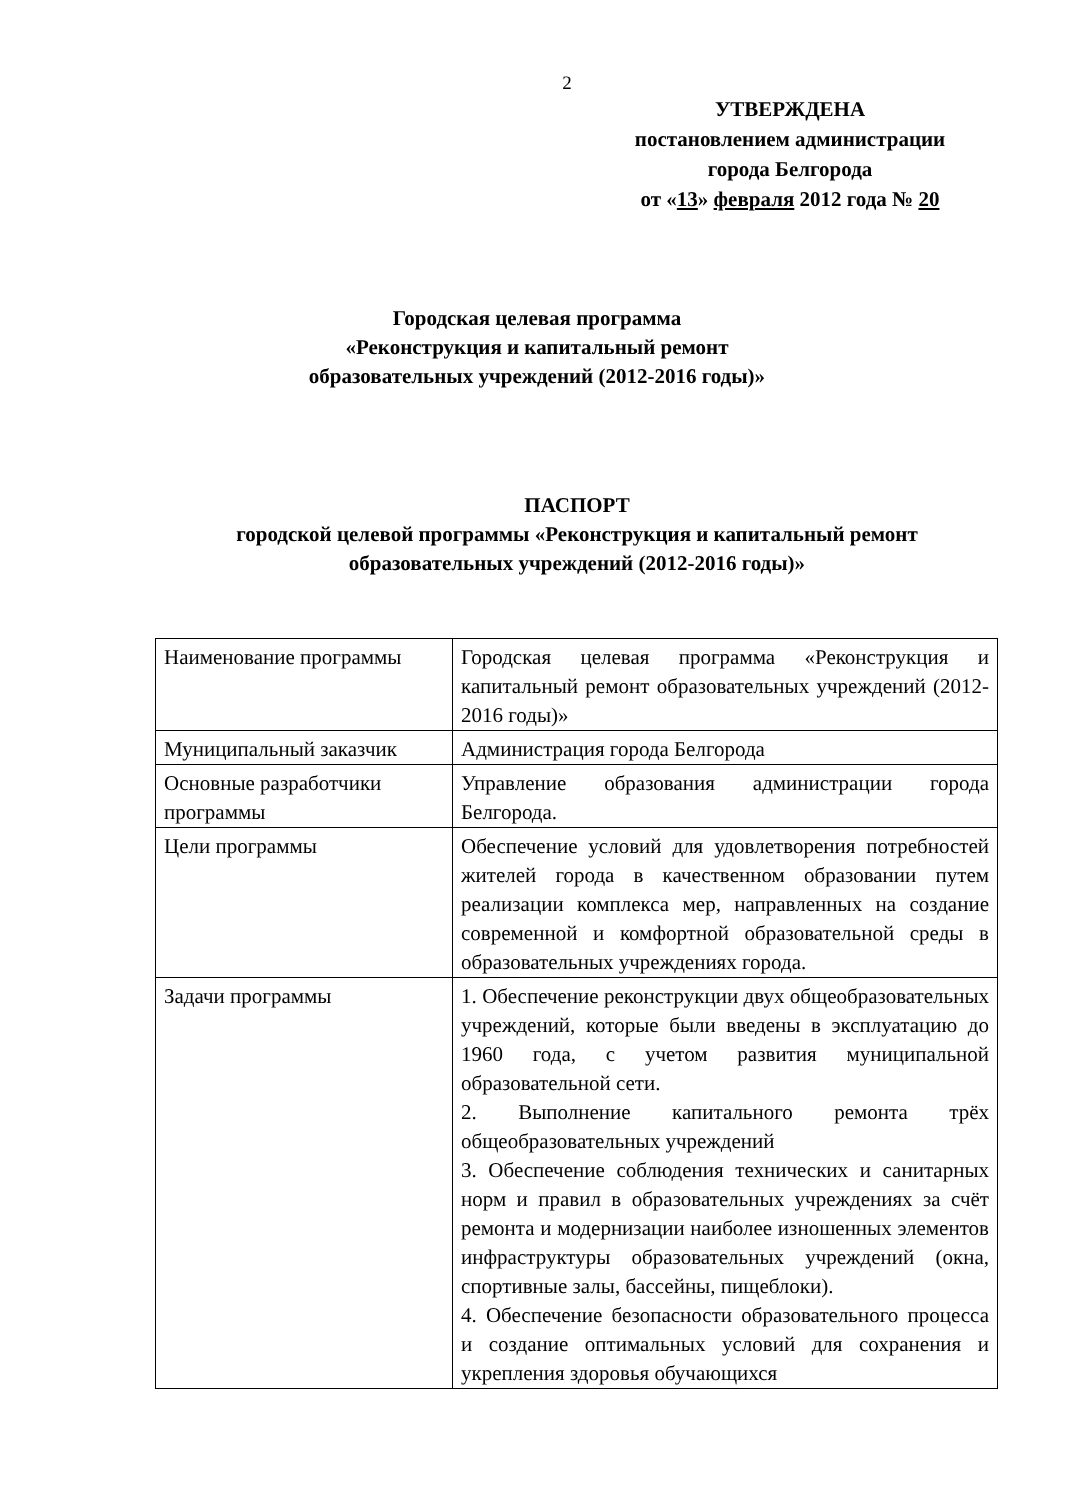2
УТВЕРЖДЕНА
постановлением администрации
города Белгорода
от «13» февраля 2012 года № 20
Городская целевая программа
«Реконструкция и капитальный ремонт
образовательных учреждений (2012-2016 годы)»
ПАСПОРТ
городской целевой программы «Реконструкция и капитальный ремонт
образовательных учреждений (2012-2016 годы)»
| Наименование программы | Городская целевая программа «Реконструкция и капитальный ремонт образовательных учреждений (2012-2016 годы)» |
| Муниципальный заказчик | Администрация города Белгорода |
| Основные разработчики программы | Управление образования администрации города Белгорода. |
| Цели программы | Обеспечение условий для удовлетворения потребностей жителей города в качественном образовании путем реализации комплекса мер, направленных на создание современной и комфортной образовательной среды в образовательных учреждениях города. |
| Задачи программы | 1. Обеспечение реконструкции двух общеобразовательных учреждений, которые были введены в эксплуатацию до 1960 года, с учетом развития муниципальной образовательной сети. 2. Выполнение капитального ремонта трёх общеобразовательных учреждений 3. Обеспечение соблюдения технических и санитарных норм и правил в образовательных учреждениях за счёт ремонта и модернизации наиболее изношенных элементов инфраструктуры образовательных учреждений (окна, спортивные залы, бассейны, пищеблоки). 4. Обеспечение безопасности образовательного процесса и создание оптимальных условий для сохранения и укрепления здоровья обучающихся |